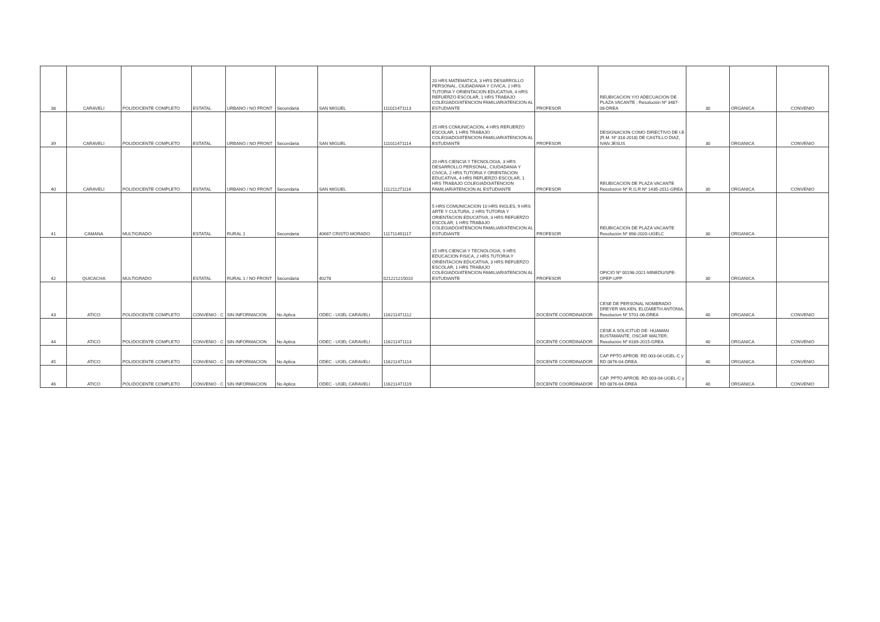| 38 | CARAVELI | POLIDOCENTE COMPLETO | ESTATAL | URBANO / NO FRONT | Secundaria | SAN MIGUEL | 111011471113 | 20 HRS MATEMATICA, 3 HRS DESARROLLO PERSONAL, CIUDADANIA Y CIVICA, 2 HRS TUTORIA Y ORIENTACION EDUCATIVA, 4 HRS REFUERZO ESCOLAR, 1 HRS TRABAJO COLEGIADO/ATENCION FAMILIAR/ATENCION AL ESTUDIANTE | PROFESOR | REUBICACION Y/O ADECUACION DE PLAZA VACANTE ; Resolución Nº 3487-08-DREA | 30 | ORGANICA | CONVENIO |
| 39 | CARAVELI | POLIDOCENTE COMPLETO | ESTATAL | URBANO / NO FRONT | Secundaria | SAN MIGUEL | 111011471114 | 25 HRS COMUNICACION, 4 HRS REFUERZO ESCOLAR, 1 HRS TRABAJO COLEGIADO/ATENCION FAMILIAR/ATENCION AL ESTUDIANTE | PROFESOR | DESIGNACION COMO DIRECTIVO DE I.E (R.M. Nº 318-2018) DE CASTILLO DIAZ, IVAN JESUS | 30 | ORGANICA | CONVENIO |
| 40 | CARAVELI | POLIDOCENTE COMPLETO | ESTATAL | URBANO / NO FRONT | Secundaria | SAN MIGUEL | 111211271116 | 20 HRS CIENCIA Y TECNOLOGIA, 3 HRS DESARROLLO PERSONAL, CIUDADANIA Y CIVICA, 2 HRS TUTORIA Y ORIENTACION EDUCATIVA, 4 HRS REFUERZO ESCOLAR, 1 HRS TRABAJO COLEGIADO/ATENCION FAMILIAR/ATENCION AL ESTUDIANTE | PROFESOR | REUBICACION DE PLAZA VACANTE Resolucion Nº R.G.R Nº 1435-2011-GREA | 30 | ORGANICA | CONVENIO |
| 41 | CAMANA | MULTIGRADO | ESTATAL | RURAL 1 | Secundaria | 40667 CRISTO MORADO | 111711491117 | 5 HRS COMUNICACION 10 HRS INGLES, 9 HRS ARTE Y CULTURA, 2 HRS TUTORIA Y ORIENTACION EDUCATIVA, 3 HRS REFUERZO ESCOLAR, 1 HRS TRABAJO COLEGIADO/ATENCION FAMILIAR/ATENCION AL ESTUDIANTE | PROFESOR | REUBICACION DE PLAZA VACANTE Resolución Nº 898-2020-UGELC | 30 | ORGANICA | |
| 42 | QUICACHA | MULTIGRADO | ESTATAL | RURAL 1 / NO FRONT | Secundaria | 40278 | 021221215010 | 15 HRS CIENCIA Y TECNOLOGIA, 9 HRS EDUCACION FISICA, 2 HRS TUTORIA Y ORIENTACION EDUCATIVA, 3 HRS REFUERZO ESCOLAR, 1 HRS TRABAJO COLEGIADO/ATENCION FAMILIAR/ATENCION AL ESTUDIANTE | PROFESOR | OFICIO Nº 00198-2021-MINEDU/SPE-OPEP-UPP | 30 | ORGANICA | |
| 43 | ATICO | POLIDOCENTE COMPLETO | CONVENIO - C | SIN INFORMACION | No Aplica | ODEC - UGEL CARAVELI | 116211471112 | | DOCENTE COORDINADOR | CESE DE PERSONAL NOMBRADO DREYER WILKEN, ELIZABETH ANTONIA, Resolucion Nº 5701-06-DREA | 40 | ORGANICA | CONVENIO |
| 44 | ATICO | POLIDOCENTE COMPLETO | CONVENIO - C | SIN INFORMACION | No Aplica | ODEC - UGEL CARAVELI | 116211471113 | | DOCENTE COORDINADOR | CESE A SOLICITUD DE: HUAMAN BUSTAMANTE, OSCAR WALTER, Resolución Nº 6189-2015-GREA | 40 | ORGANICA | CONVENIO |
| 45 | ATICO | POLIDOCENTE COMPLETO | CONVENIO - C | SIN INFORMACION | No Aplica | ODEC - UGEL CARAVELI | 116211471114 | | DOCENTE COORDINADOR | CAP PPTO APROB. RD 003-04-UGEL-C y RD 0876-04-DREA | 40 | ORGANICA | CONVENIO |
| 46 | ATICO | POLIDOCENTE COMPLETO | CONVENIO - C | SIN INFORMACION | No Aplica | ODEC - UGEL CARAVELI | 116211471119 | | DOCENTE COORDINADOR | CAP. PPTO APROB. RD 003-04-UGEL-C y RD 0876-04-DREA | 40 | ORGANICA | CONVENIO |